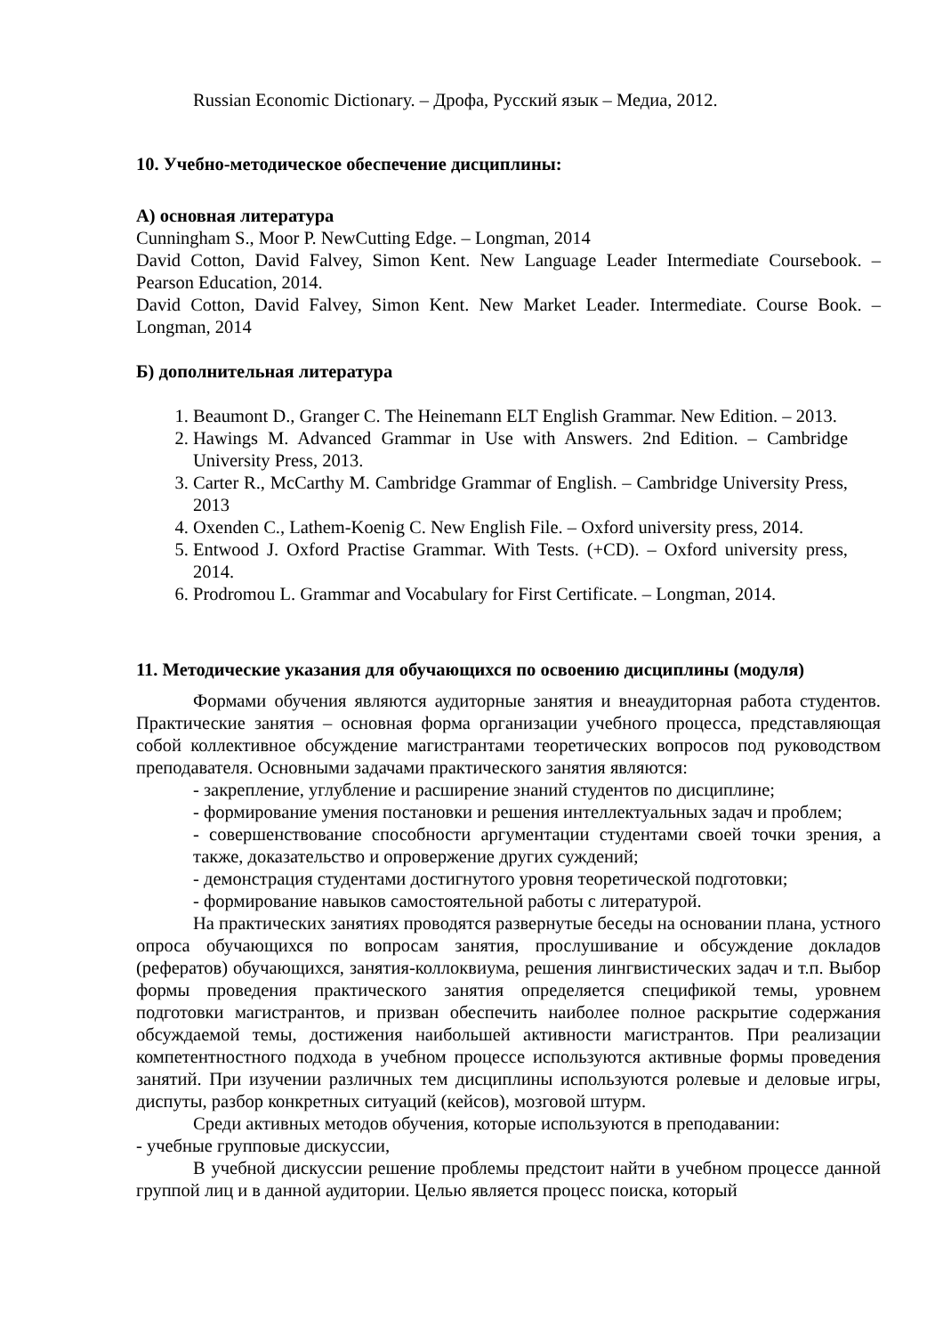Russian Economic Dictionary. – Дрофа, Русский язык – Медиа, 2012.
10. Учебно-методическое обеспечение дисциплины:
А) основная литература
Cunningham S., Moor P. NewCutting Edge. – Longman, 2014
David Cotton, David Falvey, Simon Kent. New Language Leader Intermediate Coursebook. – Pearson Education, 2014.
David Cotton, David Falvey, Simon Kent. New Market Leader. Intermediate. Course Book. – Longman, 2014
Б) дополнительная литература
1. Beaumont D., Granger C. The Heinemann ELT English Grammar. New Edition. – 2013.
2. Hawings M. Advanced Grammar in Use with Answers. 2nd Edition. – Cambridge University Press, 2013.
3. Carter R., McCarthy M. Cambridge Grammar of English. – Cambridge University Press, 2013
4. Oxenden C., Lathem-Koenig C. New English File. – Oxford university press, 2014.
5. Entwood J. Oxford Practise Grammar. With Tests. (+CD). – Oxford university press, 2014.
6. Prodromou L. Grammar and Vocabulary for First Certificate. – Longman, 2014.
11. Методические указания для обучающихся по освоению дисциплины (модуля)
Формами обучения являются аудиторные занятия и внеаудиторная работа студентов. Практические занятия – основная форма организации учебного процесса, представляющая собой коллективное обсуждение магистрантами теоретических вопросов под руководством преподавателя. Основными задачами практического занятия являются:
- закрепление, углубление и расширение знаний студентов по дисциплине;
- формирование умения постановки и решения интеллектуальных задач и проблем;
- совершенствование способности аргументации студентами своей точки зрения, а также, доказательство и опровержение других суждений;
- демонстрация студентами достигнутого уровня теоретической подготовки;
- формирование навыков самостоятельной работы с литературой.
На практических занятиях проводятся развернутые беседы на основании плана, устного опроса обучающихся по вопросам занятия, прослушивание и обсуждение докладов (рефератов) обучающихся, занятия-коллоквиума, решения лингвистических задач и т.п. Выбор формы проведения практического занятия определяется спецификой темы, уровнем подготовки магистрантов, и призван обеспечить наиболее полное раскрытие содержания обсуждаемой темы, достижения наибольшей активности магистрантов. При реализации компетентностного подхода в учебном процессе используются активные формы проведения занятий. При изучении различных тем дисциплины используются ролевые и деловые игры, диспуты, разбор конкретных ситуаций (кейсов), мозговой штурм.
Среди активных методов обучения, которые используются в преподавании:
- учебные групповые дискуссии,
В учебной дискуссии решение проблемы предстоит найти в учебном процессе данной группой лиц и в данной аудитории. Целью является процесс поиска, который